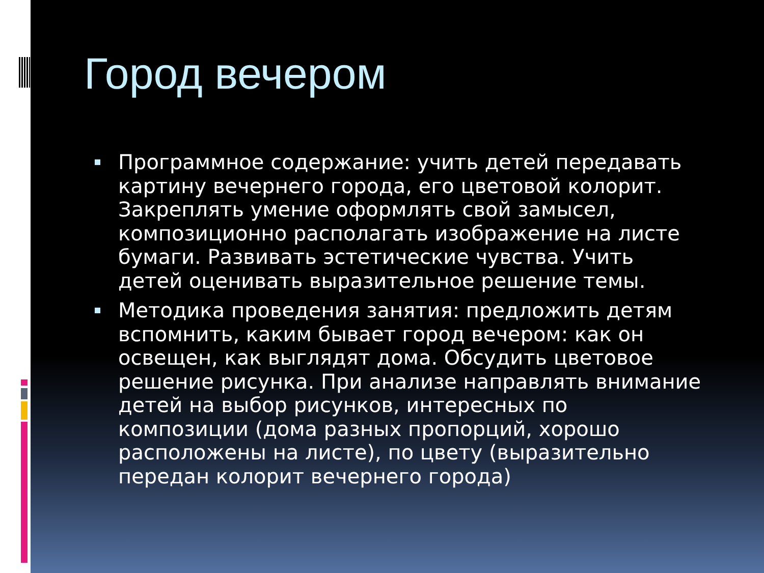Город вечером
Программное содержание: учить детей передавать картину вечернего города, его цветовой колорит. Закреплять умение оформлять свой замысел, композиционно располагать изображение на листе бумаги. Развивать эстетические чувства. Учить детей оценивать выразительное решение темы.
Методика проведения занятия: предложить детям вспомнить, каким бывает город вечером: как он освещен, как выглядят дома. Обсудить цветовое решение рисунка. При анализе направлять внимание детей на выбор рисунков, интересных по композиции (дома разных пропорций, хорошо расположены на листе), по цвету (выразительно передан колорит вечернего города)